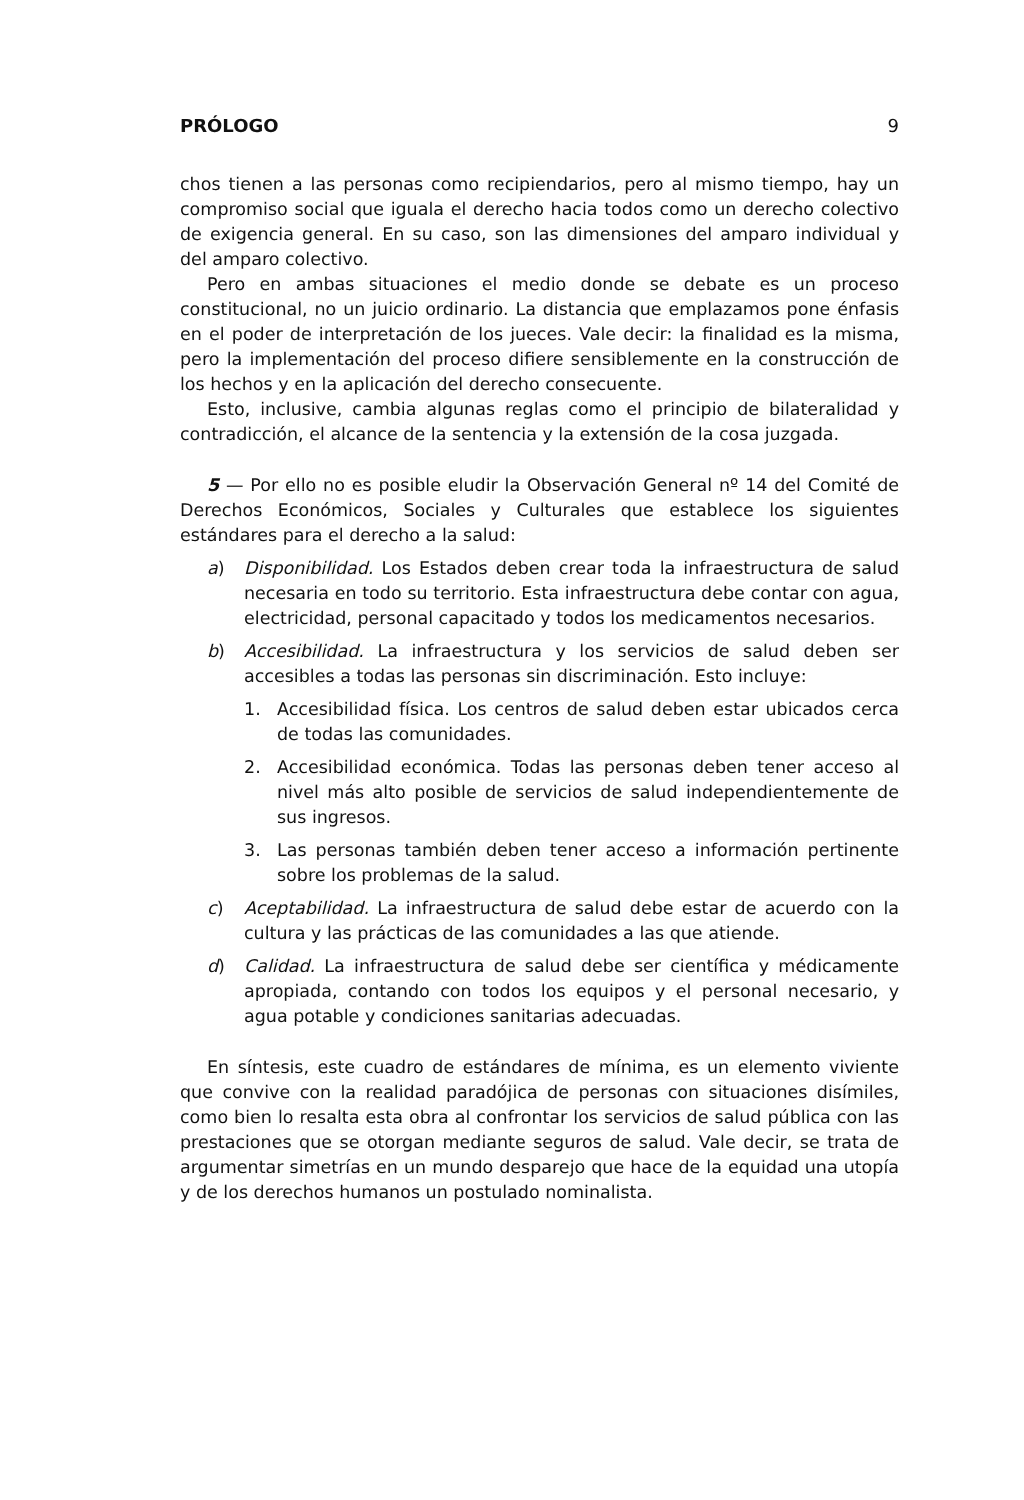PRÓLOGO 9
chos tienen a las personas como recipiendarios, pero al mismo tiempo, hay un compromiso social que iguala el derecho hacia todos como un derecho colectivo de exigencia general. En su caso, son las dimensiones del amparo individual y del amparo colectivo.
Pero en ambas situaciones el medio donde se debate es un proceso constitucional, no un juicio ordinario. La distancia que emplazamos pone énfasis en el poder de interpretación de los jueces. Vale decir: la finalidad es la misma, pero la implementación del proceso difiere sensiblemente en la construcción de los hechos y en la aplicación del derecho consecuente.
Esto, inclusive, cambia algunas reglas como el principio de bilateralidad y contradicción, el alcance de la sentencia y la extensión de la cosa juzgada.
5 — Por ello no es posible eludir la Observación General nº 14 del Comité de Derechos Económicos, Sociales y Culturales que establece los siguientes estándares para el derecho a la salud:
a) Disponibilidad. Los Estados deben crear toda la infraestructura de salud necesaria en todo su territorio. Esta infraestructura debe contar con agua, electricidad, personal capacitado y todos los medicamentos necesarios.
b) Accesibilidad. La infraestructura y los servicios de salud deben ser accesibles a todas las personas sin discriminación. Esto incluye:
1. Accesibilidad física. Los centros de salud deben estar ubicados cerca de todas las comunidades.
2. Accesibilidad económica. Todas las personas deben tener acceso al nivel más alto posible de servicios de salud independientemente de sus ingresos.
3. Las personas también deben tener acceso a información pertinente sobre los problemas de la salud.
c) Aceptabilidad. La infraestructura de salud debe estar de acuerdo con la cultura y las prácticas de las comunidades a las que atiende.
d) Calidad. La infraestructura de salud debe ser científica y médicamente apropiada, contando con todos los equipos y el personal necesario, y agua potable y condiciones sanitarias adecuadas.
En síntesis, este cuadro de estándares de mínima, es un elemento viviente que convive con la realidad paradójica de personas con situaciones disímiles, como bien lo resalta esta obra al confrontar los servicios de salud pública con las prestaciones que se otorgan mediante seguros de salud. Vale decir, se trata de argumentar simetrías en un mundo desparejo que hace de la equidad una utopía y de los derechos humanos un postulado nominalista.